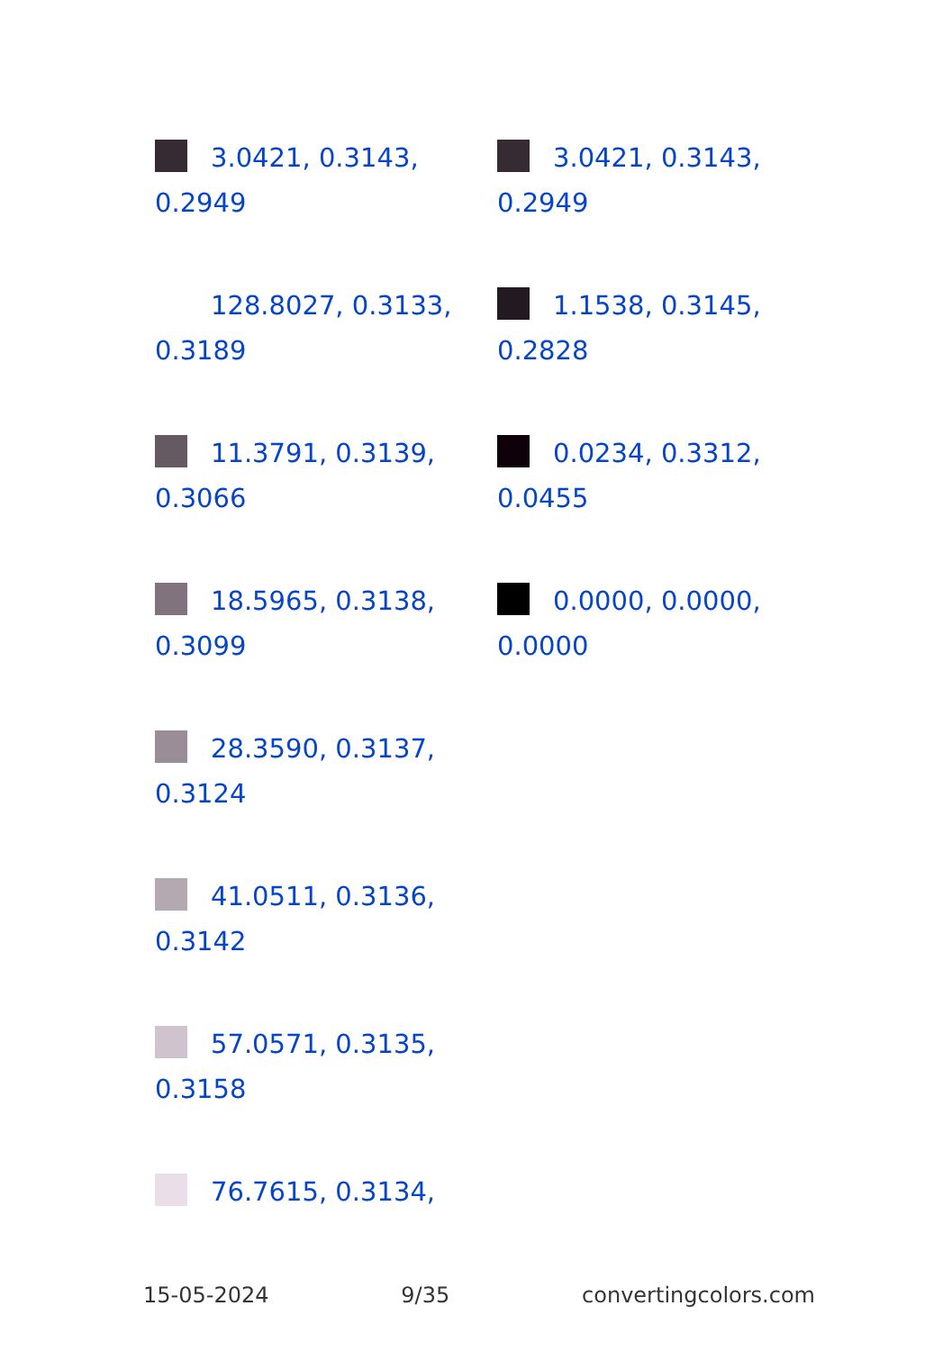3.0421, 0.3143,
0.2949
128.8027, 0.3133,
0.3189
11.3791, 0.3139,
0.3066
18.5965, 0.3138,
0.3099
28.3590, 0.3137,
0.3124
41.0511, 0.3136,
0.3142
57.0571, 0.3135,
0.3158
76.7615, 0.3134,
3.0421, 0.3143,
0.2949
1.1538, 0.3145,
0.2828
0.0234, 0.3312,
0.0455
0.0000, 0.0000,
0.0000
15-05-2024 9/35 convertingcolors.com